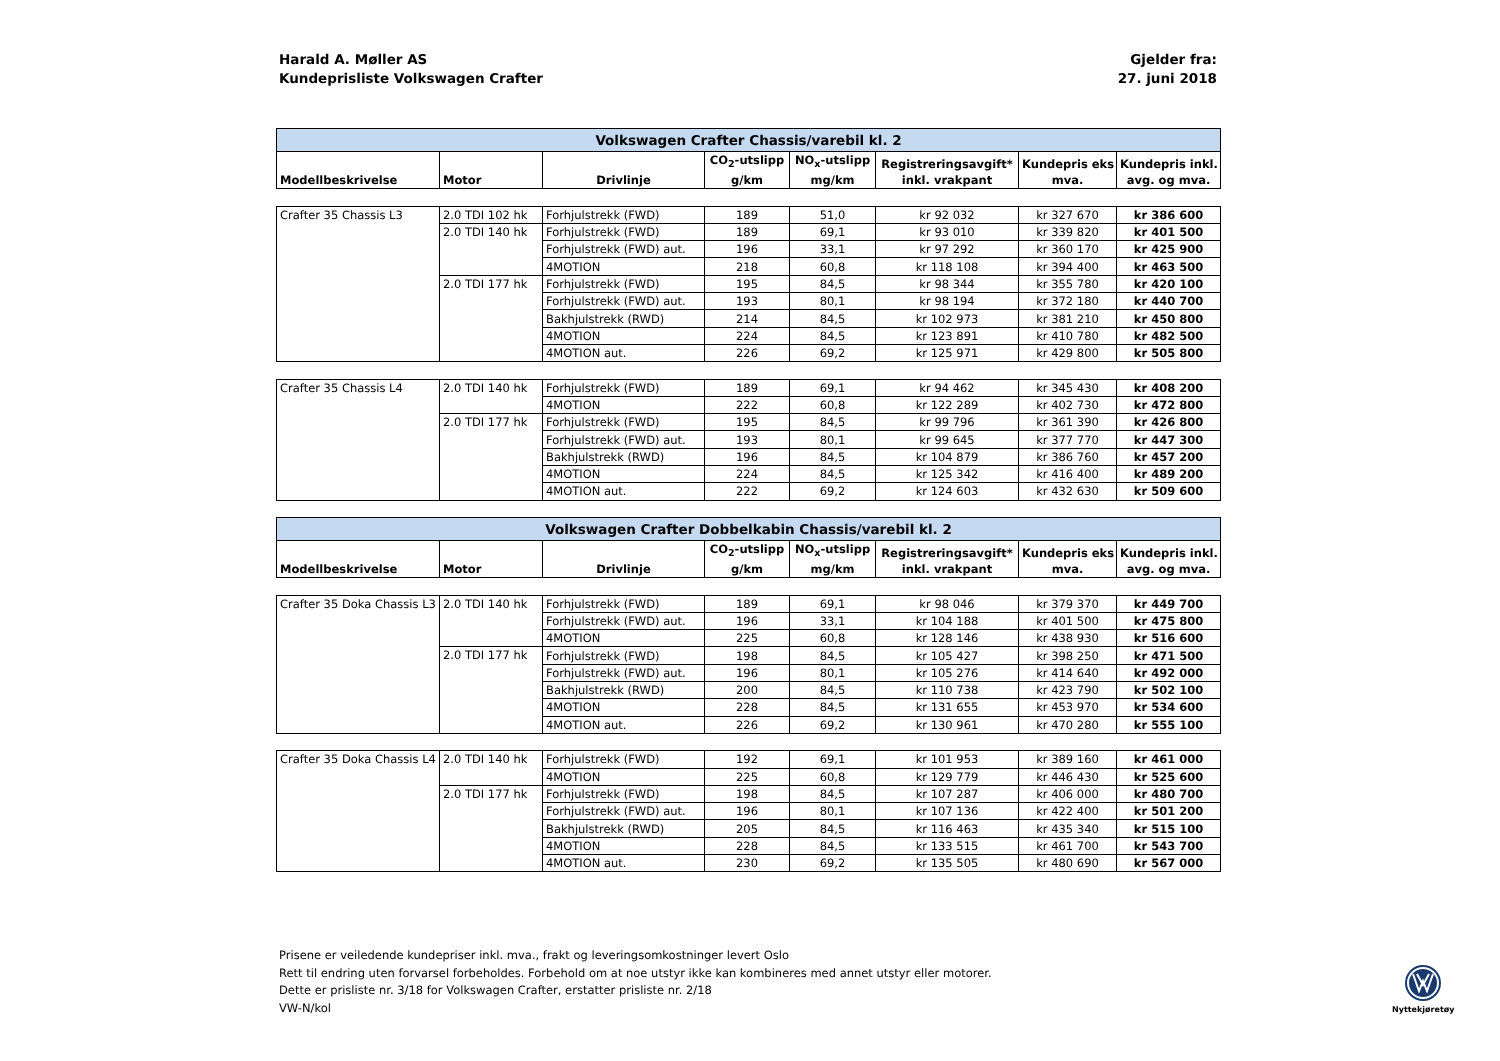Harald A. Møller AS
Kundeprisliste Volkswagen Crafter
Gjelder fra:
27. juni 2018
| Volkswagen Crafter Chassis/varebil kl. 2 | | | | | | | |
| Modellbeskrivelse | Motor | Drivlinje | CO<sub>2</sub>-utslipp g/km | NO<sub>x</sub>-utslipp mg/km | Registreringsavgift* inkl. vrakpant | Kundepris eks mva. | Kundepris inkl. avg. og mva. |
| Crafter 35 Chassis L3 | 2.0 TDI 102 hk | Forhjulstrekk (FWD) | 189 | 51,0 | kr 92 032 | kr 327 670 | kr 386 600 |
| | 2.0 TDI 140 hk | Forhjulstrekk (FWD) | 189 | 69,1 | kr 93 010 | kr 339 820 | kr 401 500 |
| | | Forhjulstrekk (FWD) aut. | 196 | 33,1 | kr 97 292 | kr 360 170 | kr 425 900 |
| | | 4MOTION | 218 | 60,8 | kr 118 108 | kr 394 400 | kr 463 500 |
| | 2.0 TDI 177 hk | Forhjulstrekk (FWD) | 195 | 84,5 | kr 98 344 | kr 355 780 | kr 420 100 |
| | | Forhjulstrekk (FWD) aut. | 193 | 80,1 | kr 98 194 | kr 372 180 | kr 440 700 |
| | | Bakhjulstrekk (RWD) | 214 | 84,5 | kr 102 973 | kr 381 210 | kr 450 800 |
| | | 4MOTION | 224 | 84,5 | kr 123 891 | kr 410 780 | kr 482 500 |
| | | 4MOTION aut. | 226 | 69,2 | kr 125 971 | kr 429 800 | kr 505 800 |
| Crafter 35 Chassis L4 | 2.0 TDI 140 hk | Forhjulstrekk (FWD) | 189 | 69,1 | kr 94 462 | kr 345 430 | kr 408 200 |
| | | 4MOTION | 222 | 60,8 | kr 122 289 | kr 402 730 | kr 472 800 |
| | 2.0 TDI 177 hk | Forhjulstrekk (FWD) | 195 | 84,5 | kr 99 796 | kr 361 390 | kr 426 800 |
| | | Forhjulstrekk (FWD) aut. | 193 | 80,1 | kr 99 645 | kr 377 770 | kr 447 300 |
| | | Bakhjulstrekk (RWD) | 196 | 84,5 | kr 104 879 | kr 386 760 | kr 457 200 |
| | | 4MOTION | 224 | 84,5 | kr 125 342 | kr 416 400 | kr 489 200 |
| | | 4MOTION aut. | 222 | 69,2 | kr 124 603 | kr 432 630 | kr 509 600 |
| Volkswagen Crafter Dobbelkabin Chassis/varebil kl. 2 | | | | | | | |
| Modellbeskrivelse | Motor | Drivlinje | CO<sub>2</sub>-utslipp g/km | NO<sub>x</sub>-utslipp mg/km | Registreringsavgift* inkl. vrakpant | Kundepris eks mva. | Kundepris inkl. avg. og mva. |
| Crafter 35 Doka Chassis L3 | 2.0 TDI 140 hk | Forhjulstrekk (FWD) | 189 | 69,1 | kr 98 046 | kr 379 370 | kr 449 700 |
| | | Forhjulstrekk (FWD) aut. | 196 | 33,1 | kr 104 188 | kr 401 500 | kr 475 800 |
| | | 4MOTION | 225 | 60,8 | kr 128 146 | kr 438 930 | kr 516 600 |
| | 2.0 TDI 177 hk | Forhjulstrekk (FWD) | 198 | 84,5 | kr 105 427 | kr 398 250 | kr 471 500 |
| | | Forhjulstrekk (FWD) aut. | 196 | 80,1 | kr 105 276 | kr 414 640 | kr 492 000 |
| | | Bakhjulstrekk (RWD) | 200 | 84,5 | kr 110 738 | kr 423 790 | kr 502 100 |
| | | 4MOTION | 228 | 84,5 | kr 131 655 | kr 453 970 | kr 534 600 |
| | | 4MOTION aut. | 226 | 69,2 | kr 130 961 | kr 470 280 | kr 555 100 |
| Crafter 35 Doka Chassis L4 | 2.0 TDI 140 hk | Forhjulstrekk (FWD) | 192 | 69,1 | kr 101 953 | kr 389 160 | kr 461 000 |
| | | 4MOTION | 225 | 60,8 | kr 129 779 | kr 446 430 | kr 525 600 |
| | 2.0 TDI 177 hk | Forhjulstrekk (FWD) | 198 | 84,5 | kr 107 287 | kr 406 000 | kr 480 700 |
| | | Forhjulstrekk (FWD) aut. | 196 | 80,1 | kr 107 136 | kr 422 400 | kr 501 200 |
| | | Bakhjulstrekk (RWD) | 205 | 84,5 | kr 116 463 | kr 435 340 | kr 515 100 |
| | | 4MOTION | 228 | 84,5 | kr 133 515 | kr 461 700 | kr 543 700 |
| | | 4MOTION aut. | 230 | 69,2 | kr 135 505 | kr 480 690 | kr 567 000 |
Prisene er veiledende kundepriser inkl. mva., frakt og leveringsomkostninger levert Oslo
Rett til endring uten forvarsel forbeholdes. Forbehold om at noe utstyr ikke kan kombineres med annet utstyr eller motorer.
Dette er prisliste nr. 3/18 for Volkswagen Crafter, erstatter prisliste nr. 2/18
VW-N/kol
Nyttekjøretøy